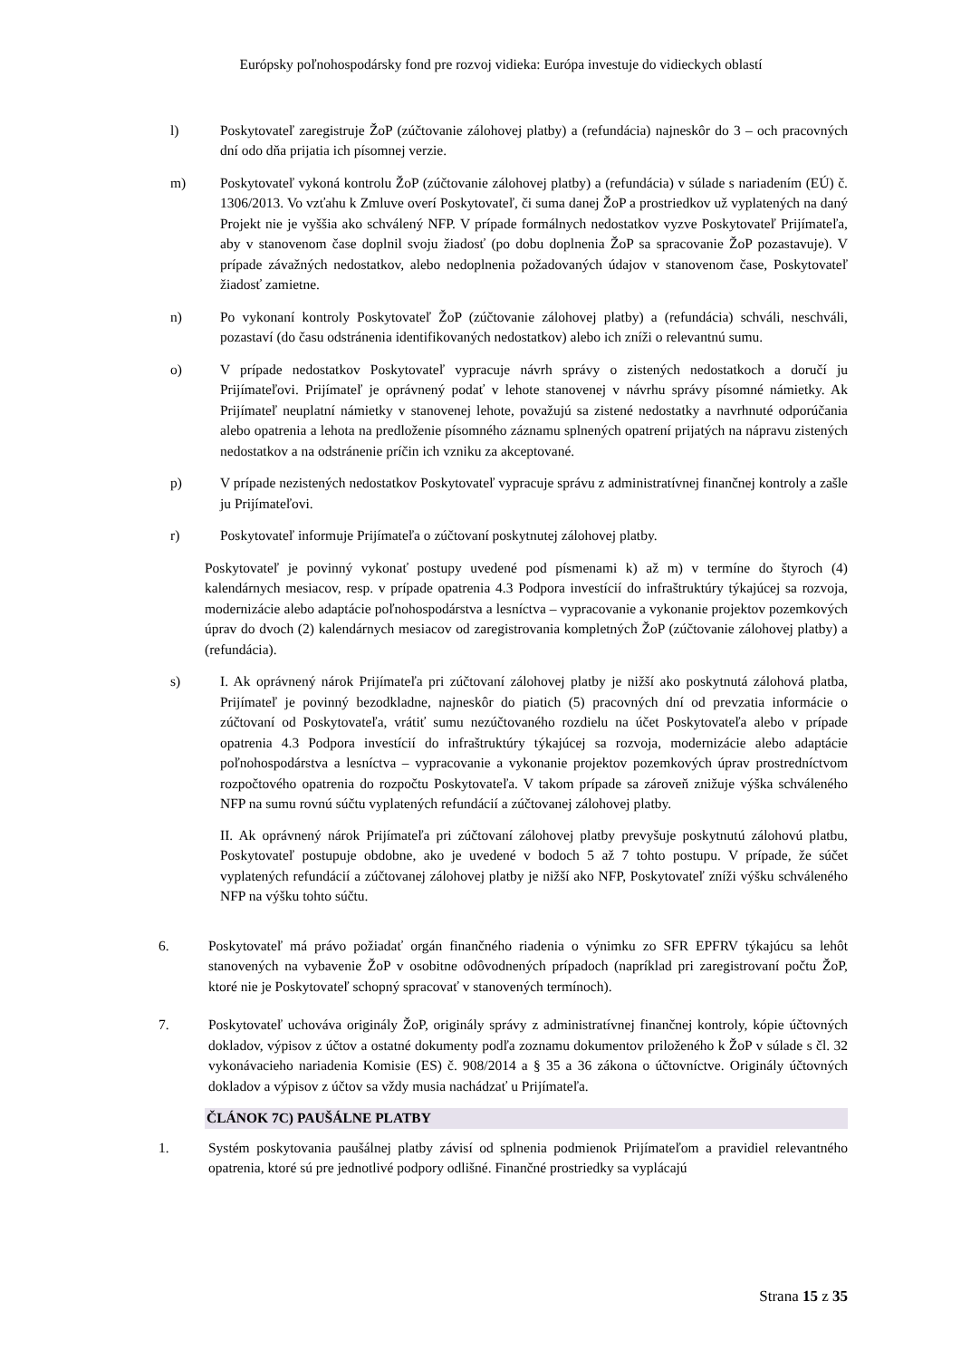Európsky poľnohospodársky fond pre rozvoj vidieka: Európa investuje do vidieckych oblastí
l) Poskytovateľ zaregistruje ŽoP (zúčtovanie zálohovej platby) a (refundácia) najneskôr do 3 – och pracovných dní odo dňa prijatia ich písomnej verzie.
m) Poskytovateľ vykoná kontrolu ŽoP (zúčtovanie zálohovej platby) a (refundácia) v súlade s nariadením (EÚ) č. 1306/2013. Vo vzťahu k Zmluve overí Poskytovateľ, či suma danej ŽoP a prostriedkov už vyplatených na daný Projekt nie je vyššia ako schválený NFP. V prípade formálnych nedostatkov vyzve Poskytovateľ Prijímateľa, aby v stanovenom čase doplnil svoju žiadosť (po dobu doplnenia ŽoP sa spracovanie ŽoP pozastavuje). V prípade závažných nedostatkov, alebo nedoplnenia požadovaných údajov v stanovenom čase, Poskytovateľ žiadosť zamietne.
n) Po vykonaní kontroly Poskytovateľ ŽoP (zúčtovanie zálohovej platby) a (refundácia) schváli, neschváli, pozastaví (do času odstránenia identifikovaných nedostatkov) alebo ich zníži o relevantnú sumu.
o) V prípade nedostatkov Poskytovateľ vypracuje návrh správy o zistených nedostatkoch a doručí ju Prijímateľovi. Prijímateľ je oprávnený podať v lehote stanovenej v návrhu správy písomné námietky. Ak Prijímateľ neuplatní námietky v stanovenej lehote, považujú sa zistené nedostatky a navrhnuté odporúčania alebo opatrenia a lehota na predloženie písomného záznamu splnených opatrení prijatých na nápravu zistených nedostatkov a na odstránenie príčin ich vzniku za akceptované.
p) V prípade nezistených nedostatkov Poskytovateľ vypracuje správu z administratívnej finančnej kontroly a zašle ju Prijímateľovi.
r) Poskytovateľ informuje Prijímateľa o zúčtovaní poskytnutej zálohovej platby.
Poskytovateľ je povinný vykonať postupy uvedené pod písmenami k) až m) v termíne do štyroch (4) kalendárnych mesiacov, resp. v prípade opatrenia 4.3 Podpora investícií do infraštruktúry týkajúcej sa rozvoja, modernizácie alebo adaptácie poľnohospodárstva a lesníctva – vypracovanie a vykonanie projektov pozemkových úprav do dvoch (2) kalendárnych mesiacov od zaregistrovania kompletných ŽoP (zúčtovanie zálohovej platby) a (refundácia).
s) I. Ak oprávnený nárok Prijímateľa pri zúčtovaní zálohovej platby je nižší ako poskytnutá zálohová platba, Prijímateľ je povinný bezodkladne, najneskôr do piatich (5) pracovných dní od prevzatia informácie o zúčtovaní od Poskytovateľa, vrátiť sumu nezúčtovaného rozdielu na účet Poskytovateľa alebo v prípade opatrenia 4.3 Podpora investícií do infraštruktúry týkajúcej sa rozvoja, modernizácie alebo adaptácie poľnohospodárstva a lesníctva – vypracovanie a vykonanie projektov pozemkových úprav prostredníctvom rozpočtového opatrenia do rozpočtu Poskytovateľa. V takom prípade sa zároveň znižuje výška schváleného NFP na sumu rovnú súčtu vyplatených refundácií a zúčtovanej zálohovej platby.
II. Ak oprávnený nárok Prijímateľa pri zúčtovaní zálohovej platby prevyšuje poskytnutú zálohovú platbu, Poskytovateľ postupuje obdobne, ako je uvedené v bodoch 5 až 7 tohto postupu. V prípade, že súčet vyplatených refundácií a zúčtovanej zálohovej platby je nižší ako NFP, Poskytovateľ zníži výšku schváleného NFP na výšku tohto súčtu.
6. Poskytovateľ má právo požiadať orgán finančného riadenia o výnimku zo SFR EPFRV týkajúcu sa lehôt stanovených na vybavenie ŽoP v osobitne odôvodnených prípadoch (napríklad pri zaregistrovaní počtu ŽoP, ktoré nie je Poskytovateľ schopný spracovať v stanovených termínoch).
7. Poskytovateľ uchováva originály ŽoP, originály správy z administratívnej finančnej kontroly, kópie účtovných dokladov, výpisov z účtov a ostatné dokumenty podľa zoznamu dokumentov priloženého k ŽoP v súlade s čl. 32 vykonávacieho nariadenia Komisie (ES) č. 908/2014 a § 35 a 36 zákona o účtovníctve. Originály účtovných dokladov a výpisov z účtov sa vždy musia nachádzať u Prijímateľa.
ČLÁNOK 7C) PAUŠÁLNE PLATBY
1. Systém poskytovania paušálnej platby závisí od splnenia podmienok Prijímateľom a pravidiel relevantného opatrenia, ktoré sú pre jednotlivé podpory odlišné. Finančné prostriedky sa vyplácajú
Strana 15 z 35